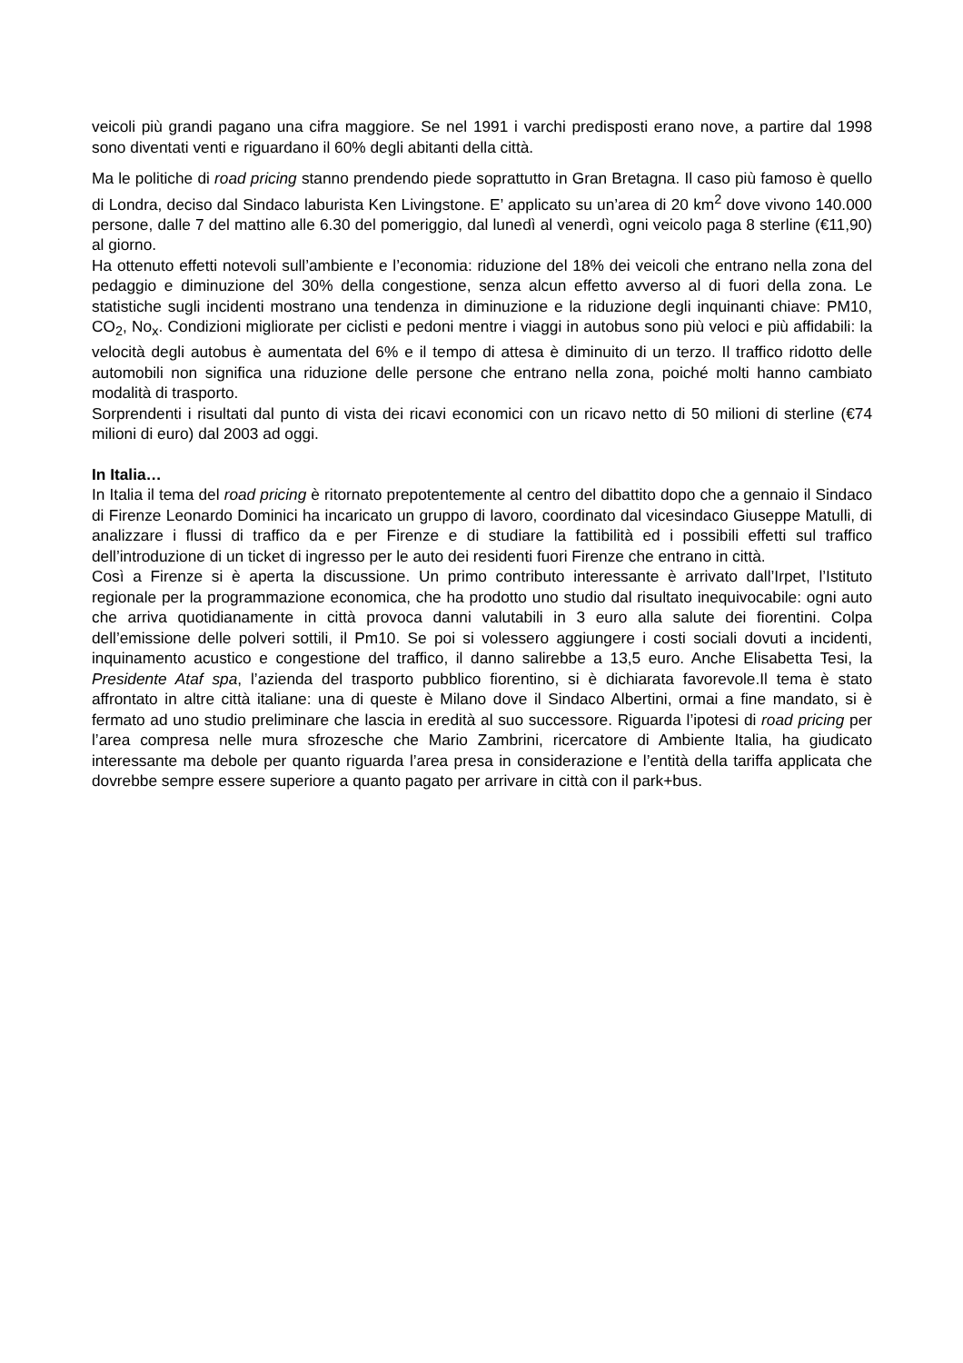veicoli più grandi pagano una cifra maggiore. Se nel 1991 i varchi predisposti erano nove, a partire dal 1998 sono diventati venti e riguardano il 60% degli abitanti della città.
Ma le politiche di road pricing stanno prendendo piede soprattutto in Gran Bretagna. Il caso più famoso è quello di Londra, deciso dal Sindaco laburista Ken Livingstone. E’ applicato su un’area di 20 km<sup>2</sup> dove vivono 140.000 persone, dalle 7 del mattino alle 6.30 del pomeriggio, dal lunedì al venerdì, ogni veicolo paga 8 sterline (€11,90) al giorno.
Ha ottenuto effetti notevoli sull’ambiente e l’economia: riduzione del 18% dei veicoli che entrano nella zona del pedaggio e diminuzione del 30% della congestione, senza alcun effetto avverso al di fuori della zona. Le statistiche sugli incidenti mostrano una tendenza in diminuzione e la riduzione degli inquinanti chiave: PM10, CO<sub>2</sub>, No<sub>x</sub>. Condizioni migliorate per ciclisti e pedoni mentre i viaggi in autobus sono più veloci e più affidabili: la velocità degli autobus è aumentata del 6% e il tempo di attesa è diminuito di un terzo. Il traffico ridotto delle automobili non significa una riduzione delle persone che entrano nella zona, poiché molti hanno cambiato modalità di trasporto.
Sorprendenti i risultati dal punto di vista dei ricavi economici con un ricavo netto di 50 milioni di sterline (€74 milioni di euro) dal 2003 ad oggi.
In Italia…
In Italia il tema del road pricing è ritornato prepotentemente al centro del dibattito dopo che a gennaio il Sindaco di Firenze Leonardo Dominici ha incaricato un gruppo di lavoro, coordinato dal vicesindaco Giuseppe Matulli, di analizzare i flussi di traffico da e per Firenze e di studiare la fattibilità ed i possibili effetti sul traffico dell’introduzione di un ticket di ingresso per le auto dei residenti fuori Firenze che entrano in città.
Così a Firenze si è aperta la discussione. Un primo contributo interessante è arrivato dall’Irpet, l’Istituto regionale per la programmazione economica, che ha prodotto uno studio dal risultato inequivocabile: ogni auto che arriva quotidianamente in città provoca danni valutabili in 3 euro alla salute dei fiorentini. Colpa dell’emissione delle polveri sottili, il Pm10. Se poi si volessero aggiungere i costi sociali dovuti a incidenti, inquinamento acustico e congestione del traffico, il danno salirebbe a 13,5 euro. Anche Elisabetta Tesi, la Presidente Ataf spa, l’azienda del trasporto pubblico fiorentino, si è dichiarata favorevole.Il tema è stato affrontato in altre città italiane: una di queste è Milano dove il Sindaco Albertini, ormai a fine mandato, si è fermato ad uno studio preliminare che lascia in eredità al suo successore. Riguarda l’ipotesi di road pricing per l’area compresa nelle mura sfrozesche che Mario Zambrini, ricercatore di Ambiente Italia, ha giudicato interessante ma debole per quanto riguarda l’area presa in considerazione e l’entità della tariffa applicata che dovrebbe sempre essere superiore a quanto pagato per arrivare in città con il park+bus.